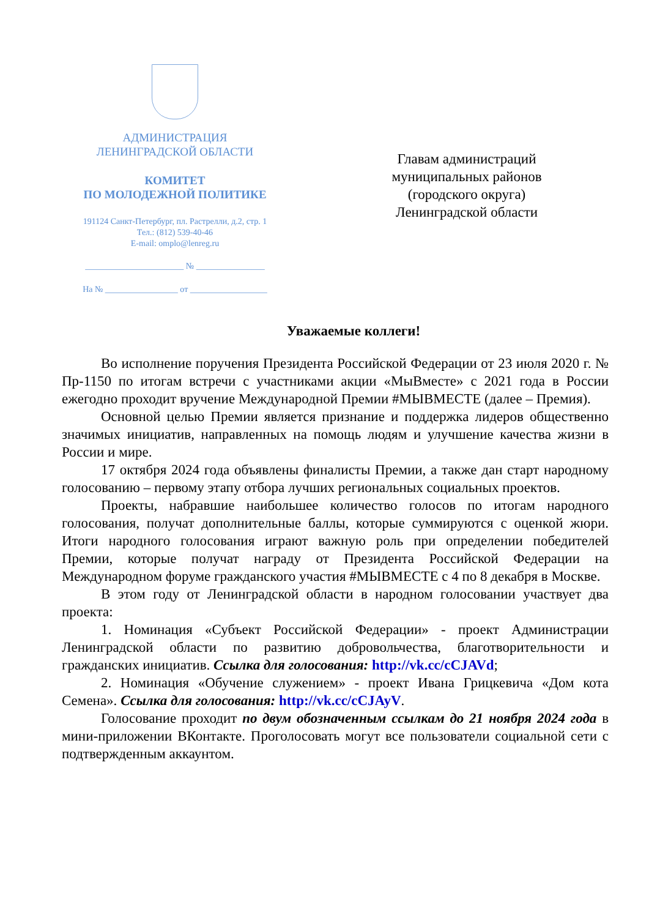АДМИНИСТРАЦИЯ
ЛЕНИНГРАДСКОЙ ОБЛАСТИ
КОМИТЕТ
ПО МОЛОДЕЖНОЙ ПОЛИТИКЕ
191124 Санкт-Петербург, пл. Растрелли, д.2, стр. 1
Тел.: (812) 539-40-46
E-mail: omplo@lenreg.ru
_______________________ № ________________
На № _________________ от __________________
Главам администраций
муниципальных районов
(городского округа)
Ленинградской области
Уважаемые коллеги!
Во исполнение поручения Президента Российской Федерации от 23 июля 2020 г. № Пр-1150 по итогам встречи с участниками акции «МыВместе» с 2021 года в России ежегодно проходит вручение Международной Премии #МЫВМЕСТЕ (далее – Премия).
Основной целью Премии является признание и поддержка лидеров общественно значимых инициатив, направленных на помощь людям и улучшение качества жизни в России и мире.
17 октября 2024 года объявлены финалисты Премии, а также дан старт народному голосованию – первому этапу отбора лучших региональных социальных проектов.
Проекты, набравшие наибольшее количество голосов по итогам народного голосования, получат дополнительные баллы, которые суммируются с оценкой жюри. Итоги народного голосования играют важную роль при определении победителей Премии, которые получат награду от Президента Российской Федерации на Международном форуме гражданского участия #МЫВМЕСТЕ с 4 по 8 декабря в Москве.
В этом году от Ленинградской области в народном голосовании участвует два проекта:
1. Номинация «Субъект Российской Федерации» - проект Администрации Ленинградской области по развитию добровольчества, благотворительности и гражданских инициатив. Ссылка для голосования: http://vk.cc/cCJAVd;
2. Номинация «Обучение служением» - проект Ивана Грицкевича «Дом кота Семена». Ссылка для голосования: http://vk.cc/cCJAyV.
Голосование проходит по двум обозначенным ссылкам до 21 ноября 2024 года в мини-приложении ВКонтакте. Проголосовать могут все пользователи социальной сети с подтвержденным аккаунтом.